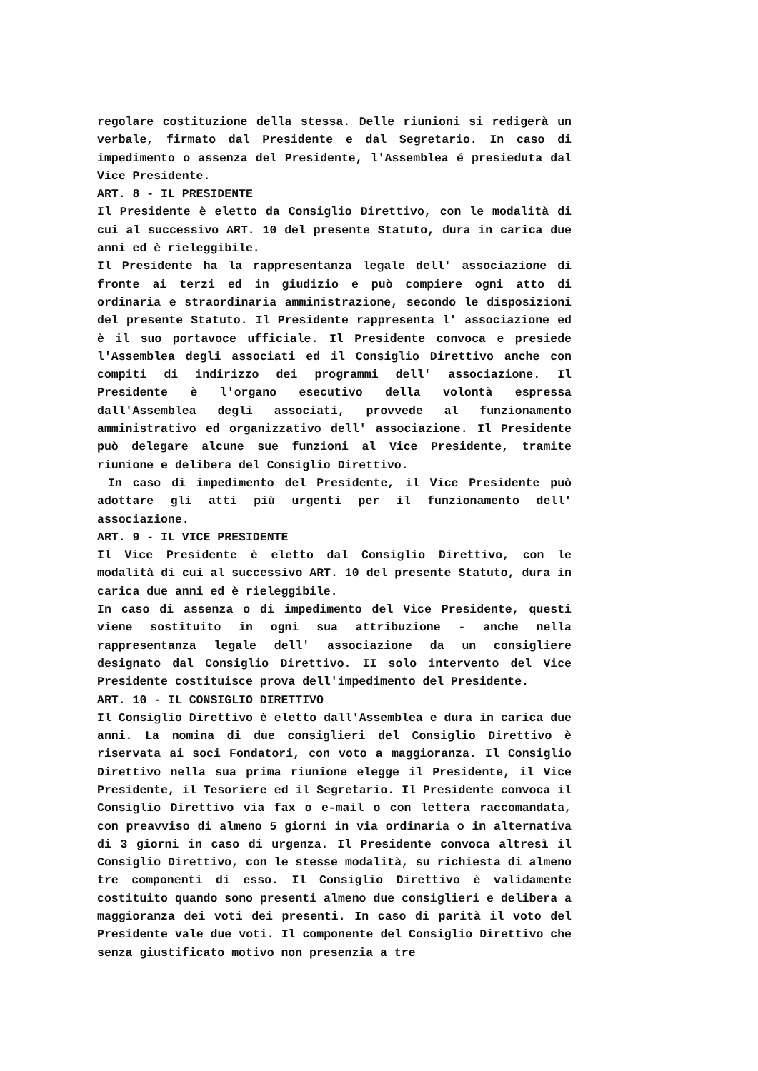regolare costituzione della stessa. Delle riunioni si redigerà un verbale, firmato dal Presidente e dal Segretario. In caso di impedimento o assenza del Presidente, l'Assemblea é presieduta dal Vice Presidente.
ART. 8 - IL PRESIDENTE
Il Presidente è eletto da Consiglio Direttivo, con le modalità di cui al successivo ART. 10 del presente Statuto, dura in carica due anni ed è rieleggibile.
Il Presidente ha la rappresentanza legale dell' associazione di fronte ai terzi ed in giudizio e può compiere ogni atto di ordinaria e straordinaria amministrazione, secondo le disposizioni del presente Statuto. Il Presidente rappresenta l' associazione ed è il suo portavoce ufficiale. Il Presidente convoca e presiede l'Assemblea degli associati ed il Consiglio Direttivo anche con compiti di indirizzo dei programmi dell' associazione. Il Presidente è l'organo esecutivo della volontà espressa dall'Assemblea degli associati, provvede al funzionamento amministrativo ed organizzativo dell' associazione. Il Presidente può delegare alcune sue funzioni al Vice Presidente, tramite riunione e delibera del Consiglio Direttivo.
In caso di impedimento del Presidente, il Vice Presidente può adottare gli atti più urgenti per il funzionamento dell' associazione.
ART. 9 - IL VICE PRESIDENTE
Il Vice Presidente è eletto dal Consiglio Direttivo, con le modalità di cui al successivo ART. 10 del presente Statuto, dura in carica due anni ed è rieleggibile.
In caso di assenza o di impedimento del Vice Presidente, questi viene sostituito in ogni sua attribuzione - anche nella rappresentanza legale dell' associazione da un consigliere designato dal Consiglio Direttivo. II solo intervento del Vice Presidente costituisce prova dell'impedimento del Presidente.
ART. 10 - IL CONSIGLIO DIRETTIVO
Il Consiglio Direttivo è eletto dall'Assemblea e dura in carica due anni. La nomina di due consiglieri del Consiglio Direttivo è riservata ai soci Fondatori, con voto a maggioranza. Il Consiglio Direttivo nella sua prima riunione elegge il Presidente, il Vice Presidente, il Tesoriere ed il Segretario. Il Presidente convoca il Consiglio Direttivo via fax o e-mail o con lettera raccomandata, con preavviso di almeno 5 giorni in via ordinaria o in alternativa di 3 giorni in caso di urgenza. Il Presidente convoca altresì il Consiglio Direttivo, con le stesse modalità, su richiesta di almeno tre componenti di esso. Il Consiglio Direttivo è validamente costituito quando sono presenti almeno due consiglieri e delibera a maggioranza dei voti dei presenti. In caso di parità il voto del Presidente vale due voti. Il componente del Consiglio Direttivo che senza giustificato motivo non presenzia a tre